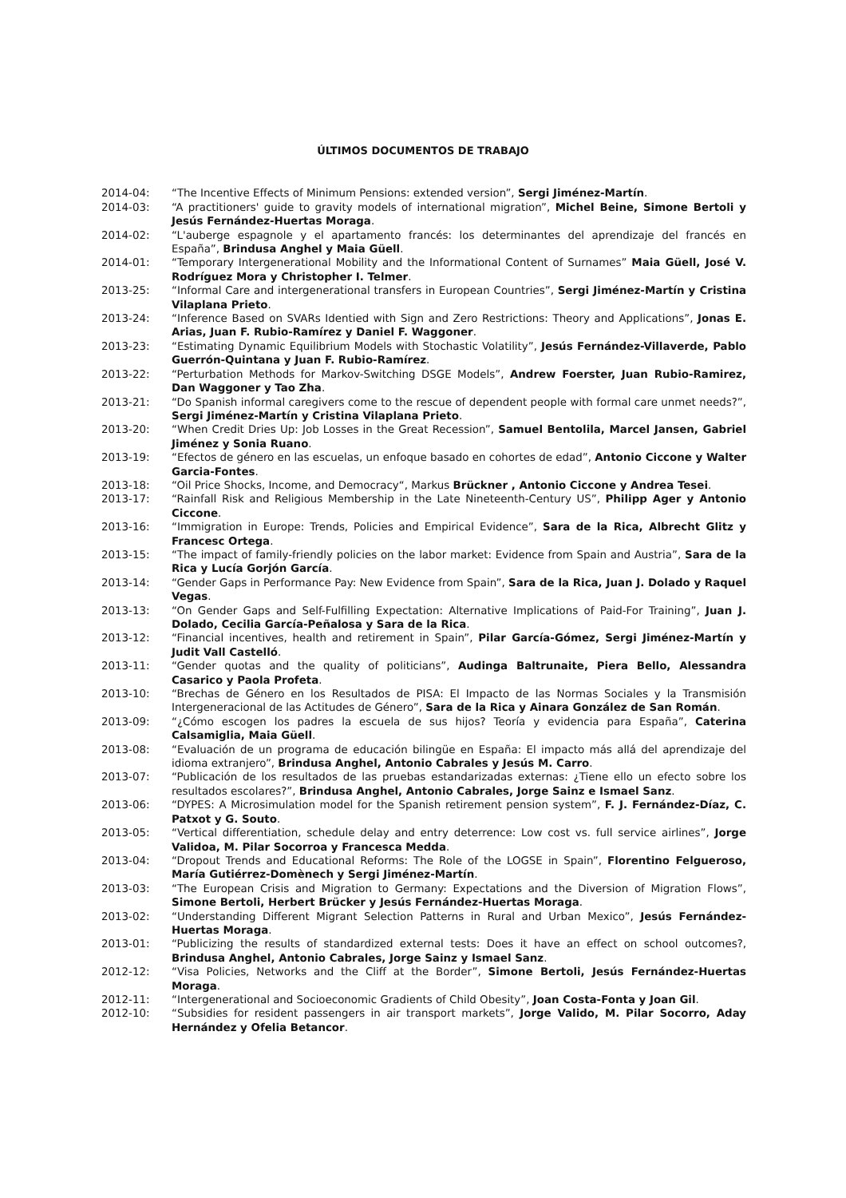ÚLTIMOS DOCUMENTOS DE TRABAJO
2014-04: “The Incentive Effects of Minimum Pensions: extended version”, Sergi Jiménez-Martín.
2014-03: “A practitioners' guide to gravity models of international migration”, Michel Beine, Simone Bertoli y Jesús Fernández-Huertas Moraga.
2014-02: “L'auberge espagnole y el apartamento francés: los determinantes del aprendizaje del francés en España”, Brindusa Anghel y Maia Güell.
2014-01: “Temporary Intergenerational Mobility and the Informational Content of Surnames” Maia Güell, José V. Rodríguez Mora y Christopher I. Telmer.
2013-25: “Informal Care and intergenerational transfers in European Countries”, Sergi Jiménez-Martín y Cristina Vilaplana Prieto.
2013-24: “Inference Based on SVARs Identied with Sign and Zero Restrictions: Theory and Applications”, Jonas E. Arias, Juan F. Rubio-Ramírez y Daniel F. Waggoner.
2013-23: “Estimating Dynamic Equilibrium Models with Stochastic Volatility”, Jesús Fernández-Villaverde, Pablo Guerrón-Quintana y Juan F. Rubio-Ramírez.
2013-22: “Perturbation Methods for Markov-Switching DSGE Models”, Andrew Foerster, Juan Rubio-Ramirez, Dan Waggoner y Tao Zha.
2013-21: “Do Spanish informal caregivers come to the rescue of dependent people with formal care unmet needs?”, Sergi Jiménez-Martín y Cristina Vilaplana Prieto.
2013-20: “When Credit Dries Up: Job Losses in the Great Recession”, Samuel Bentolila, Marcel Jansen, Gabriel Jiménez y Sonia Ruano.
2013-19: “Efectos de género en las escuelas, un enfoque basado en cohortes de edad”, Antonio Ciccone y Walter Garcia-Fontes.
2013-18: “Oil Price Shocks, Income, and Democracy“, Markus Brückner , Antonio Ciccone y Andrea Tesei.
2013-17: “Rainfall Risk and Religious Membership in the Late Nineteenth-Century US”, Philipp Ager y Antonio Ciccone.
2013-16: “Immigration in Europe: Trends, Policies and Empirical Evidence”, Sara de la Rica, Albrecht Glitz y Francesc Ortega.
2013-15: “The impact of family-friendly policies on the labor market: Evidence from Spain and Austria”, Sara de la Rica y Lucía Gorjón García.
2013-14: “Gender Gaps in Performance Pay: New Evidence from Spain”, Sara de la Rica, Juan J. Dolado y Raquel Vegas.
2013-13: “On Gender Gaps and Self-Fulfilling Expectation: Alternative Implications of Paid-For Training”, Juan J. Dolado, Cecilia García-Peñalosa y Sara de la Rica.
2013-12: “Financial incentives, health and retirement in Spain”, Pilar García-Gómez, Sergi Jiménez-Martín y Judit Vall Castelló.
2013-11: “Gender quotas and the quality of politicians”, Audinga Baltrunaite, Piera Bello, Alessandra Casarico y Paola Profeta.
2013-10: “Brechas de Género en los Resultados de PISA: El Impacto de las Normas Sociales y la Transmisión Intergeneracional de las Actitudes de Género”, Sara de la Rica y Ainara González de San Román.
2013-09: “¿Cómo escogen los padres la escuela de sus hijos? Teoría y evidencia para España”, Caterina Calsamiglia, Maia Güell.
2013-08: “Evaluación de un programa de educación bilingüe en España: El impacto más allá del aprendizaje del idioma extranjero”, Brindusa Anghel, Antonio Cabrales y Jesús M. Carro.
2013-07: “Publicación de los resultados de las pruebas estandarizadas externas: ¿Tiene ello un efecto sobre los resultados escolares?”, Brindusa Anghel, Antonio Cabrales, Jorge Sainz e Ismael Sanz.
2013-06: “DYPES: A Microsimulation model for the Spanish retirement pension system”, F. J. Fernández-Díaz, C. Patxot y G. Souto.
2013-05: “Vertical differentiation, schedule delay and entry deterrence: Low cost vs. full service airlines”, Jorge Validoa, M. Pilar Socorroa y Francesca Medda.
2013-04: “Dropout Trends and Educational Reforms: The Role of the LOGSE in Spain”, Florentino Felgueroso, María Gutiérrez-Domènech y Sergi Jiménez-Martín.
2013-03: “The European Crisis and Migration to Germany: Expectations and the Diversion of Migration Flows”, Simone Bertoli, Herbert Brücker y Jesús Fernández-Huertas Moraga.
2013-02: “Understanding Different Migrant Selection Patterns in Rural and Urban Mexico”, Jesús Fernández-Huertas Moraga.
2013-01: “Publicizing the results of standardized external tests: Does it have an effect on school outcomes?, Brindusa Anghel, Antonio Cabrales, Jorge Sainz y Ismael Sanz.
2012-12: “Visa Policies, Networks and the Cliff at the Border”, Simone Bertoli, Jesús Fernández-Huertas Moraga.
2012-11: “Intergenerational and Socioeconomic Gradients of Child Obesity”, Joan Costa-Fonta y Joan Gil.
2012-10: “Subsidies for resident passengers in air transport markets”, Jorge Valido, M. Pilar Socorro, Aday Hernández y Ofelia Betancor.